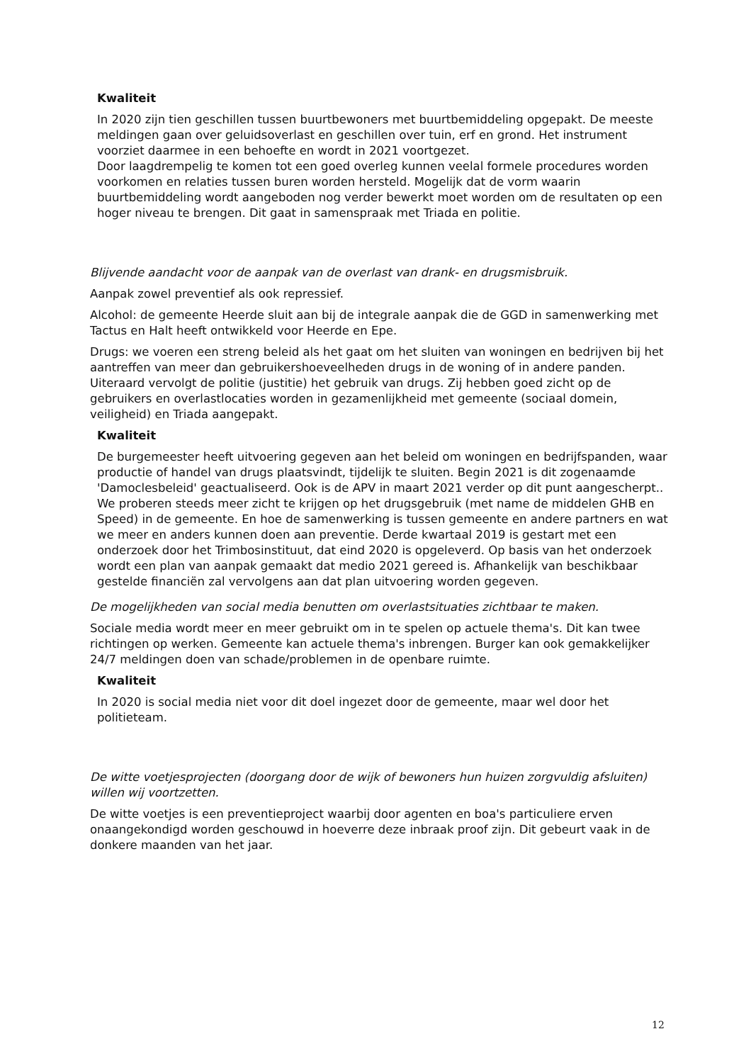Kwaliteit
In 2020 zijn tien geschillen tussen buurtbewoners met buurtbemiddeling opgepakt. De meeste meldingen gaan over geluidsoverlast en geschillen over tuin, erf en grond. Het instrument voorziet daarmee in een behoefte en wordt in 2021 voortgezet.
Door laagdrempelig te komen tot een goed overleg kunnen veelal formele procedures worden voorkomen en relaties tussen buren worden hersteld. Mogelijk dat de vorm waarin buurtbemiddeling wordt aangeboden nog verder bewerkt moet worden om de resultaten op een hoger niveau te brengen. Dit gaat in samenspraak met Triada en politie.
Blijvende aandacht voor de aanpak van de overlast van drank- en drugsmisbruik.
Aanpak zowel preventief als ook repressief.
Alcohol: de gemeente Heerde sluit aan bij de integrale aanpak die de GGD in samenwerking met Tactus en Halt heeft ontwikkeld voor Heerde en Epe.
Drugs: we voeren een streng beleid als het gaat om het sluiten van woningen en bedrijven bij het aantreffen van meer dan gebruikershoeveelheden drugs in de woning of in andere panden. Uiteraard vervolgt de politie (justitie) het gebruik van drugs. Zij hebben goed zicht op de gebruikers en overlastlocaties worden in gezamenlijkheid met gemeente (sociaal domein, veiligheid) en Triada aangepakt.
Kwaliteit
De burgemeester heeft uitvoering gegeven aan het beleid om woningen en bedrijfspanden, waar productie of handel van drugs plaatsvindt, tijdelijk te sluiten. Begin 2021 is dit zogenaamde 'Damoclesbeleid' geactualiseerd. Ook is de APV in maart 2021 verder op dit punt aangescherpt.. We proberen steeds meer zicht te krijgen op het drugsgebruik (met name de middelen GHB en Speed) in de gemeente. En hoe de samenwerking is tussen gemeente en andere partners en wat we meer en anders kunnen doen aan preventie. Derde kwartaal 2019 is gestart met een onderzoek door het Trimbosinstituut, dat eind 2020 is opgeleverd. Op basis van het onderzoek wordt een plan van aanpak gemaakt dat medio 2021 gereed is. Afhankelijk van beschikbaar gestelde financiën zal vervolgens aan dat plan uitvoering worden gegeven.
De mogelijkheden van social media benutten om overlastsituaties zichtbaar te maken.
Sociale media wordt meer en meer gebruikt om in te spelen op actuele thema's. Dit kan twee richtingen op werken. Gemeente kan actuele thema's inbrengen. Burger kan ook gemakkelijker 24/7 meldingen doen van schade/problemen in de openbare ruimte.
Kwaliteit
In 2020 is social media niet voor dit doel ingezet door de gemeente, maar wel door het politieteam.
De witte voetjesprojecten (doorgang door de wijk of bewoners hun huizen zorgvuldig afsluiten) willen wij voortzetten.
De witte voetjes is een preventieproject waarbij door agenten en boa's particuliere erven onaangekondigd worden geschouwd in hoeverre deze inbraak proof zijn. Dit gebeurt vaak in de donkere maanden van het jaar.
12